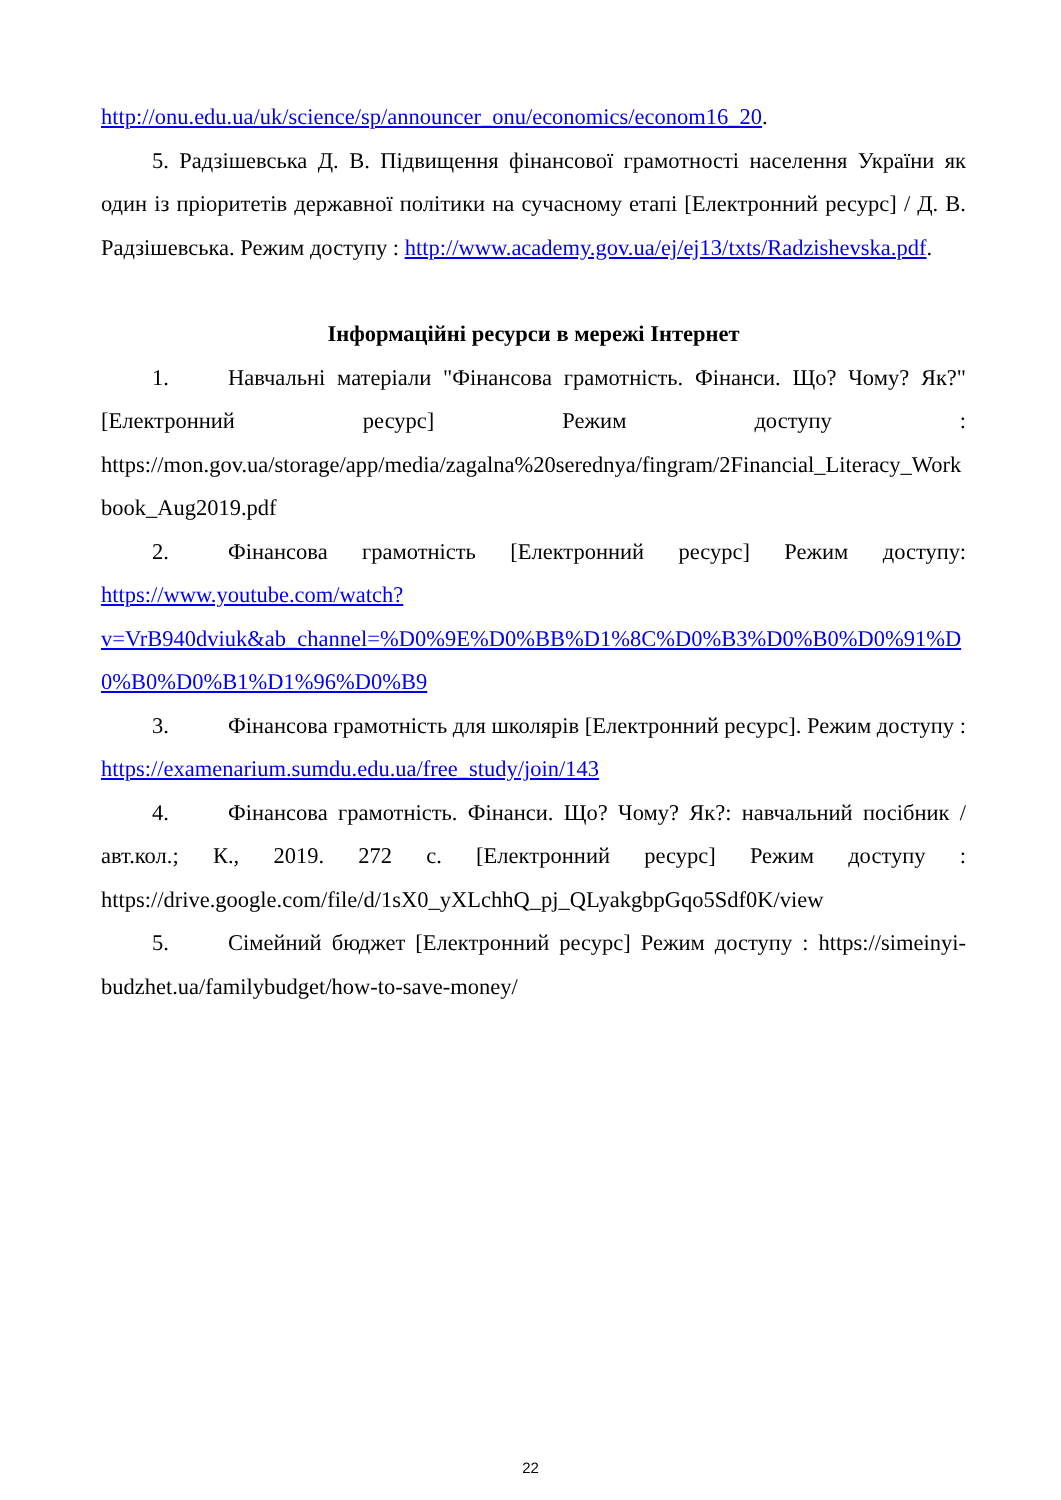http://onu.edu.ua/uk/science/sp/announcer_onu/economics/econom16_20.
5. Радзішевська Д. В. Підвищення фінансової грамотності населення України як один із пріоритетів державної політики на сучасному етапі [Електронний ресурс] / Д. В. Радзішевська. Режим доступу : http://www.academy.gov.ua/ej/ej13/txts/Radzishevska.pdf.
Інформаційні ресурси в мережі Інтернет
1. Навчальні матеріали "Фінансова грамотність. Фінанси. Що? Чому? Як?" [Електронний ресурс] Режим доступу : https://mon.gov.ua/storage/app/media/zagalna%20serednya/fingram/2Financial_Literacy_Workbook_Aug2019.pdf
2. Фінансова грамотність [Електронний ресурс] Режим доступу: https://www.youtube.com/watch?v=VrB940dviuk&ab_channel=%D0%9E%D0%BB%D1%8C%D0%B3%D0%B0%D0%91%D0%B0%D0%B1%D1%96%D0%B9
3. Фінансова грамотність для школярів [Електронний ресурс]. Режим доступу : https://examenarium.sumdu.edu.ua/free_study/join/143
4. Фінансова грамотність. Фінанси. Що? Чому? Як?: навчальний посібник / авт.кол.; К., 2019. 272 с. [Електронний ресурс] Режим доступу : https://drive.google.com/file/d/1sX0_yXLchhQ_pj_QLyakgbpGqo5Sdf0K/view
5. Сімейний бюджет [Електронний ресурс] Режим доступу : https://simeinyi-budzhet.ua/familybudget/how-to-save-money/
22